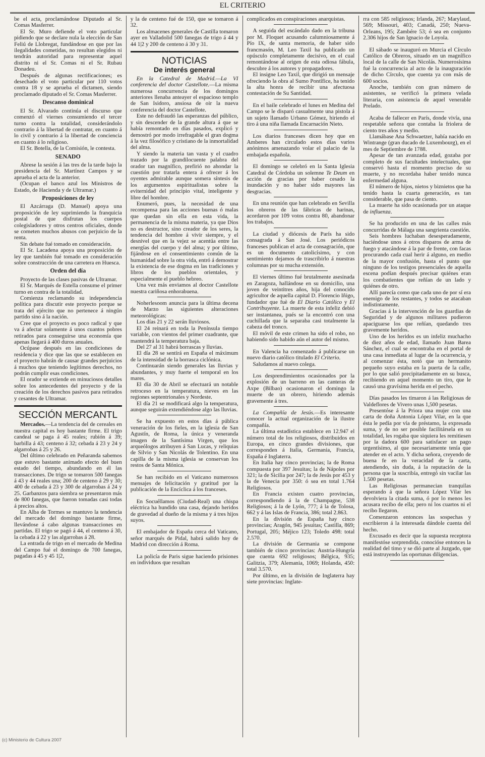EL CRITERIO
be el acta, proclamándose Diputado al Sr. Comas Masferrer.
El Sr. Muro defiende el voto particular pidiendo que se declare nula la elección de San Feliú de Llobregat, fundándose en que por las ilegalidades cometidas, no resultan elegidos ni tendrán autoridad para representar aquel distrito ni el Sr. Comas ni el Sr. Rubau Donadeu.
Después de algunas rectificaciones; es desechado el voto particular por 110 votos contra 18 y se aprueba el dictamen, siendo proclamado diputado el Sr. Comas Masferrer.
Descanso dominical
El Sr. Alvarado continúa el discurso que comenzó el viernes consumiendo el tercer turno contra la totalidad, considerándolo contrario á la libertad de contratar, en cuanto á lo civil y contrario á la libertad de conciencia en cuanto á lo religioso.
El Sr. Botella, de la Comisión, le contesta.
SENADO
Abrese la sesión á las tres de la tarde bajo la presidencia del Sr. Martínez Campos y se aprueba el acta de la anterior.
(Ocupan el banco azul los Ministros de Estado, de Hacienda y de Ultramar.)
Proposiciones de ley
El Azcárraga (D. Manuel) apoya una proposición de ley suprimiendo la franquicia postal de que disfrutan los cuerpos colegisladores y otros centros oficiales, donde se cometen muchos abusos con perjuicio de la renta.
Sin debate fué tomado en consideración.
El Sr. Lacadena apoya una proposición de ley que también fué tomado en consideración sobre construcción de una carretera en Huesca.
Orden del día
Proyecto de las clases pasivas de Ultramar.
El Sr. Marqués de Estella consume el primer turno en contra de la totalidad.
Comienza reclamando su independencia política para discutir este proyecto porque se trata del ejército que no pertenece á ningún partido sino á la nación.
Cree que el proyecto es poco radical y que va á afectar solamente á unos cuantos pobres retirados para conseguirse una economía que apenas llegará á 400 duros anuales.
Ocúpase después en las condiciones de residencia y dice que las que se establecen en el proyecto habrán de causar grandes perjuicios á muchos que teniendo legítimos derechos, no podrán cumplir esas condiciones.
El orador se extiende en minuciosos detalles sobre los antecedentes del proyecto y de la creación de los derechos pasivos para retirados y cesantes de Ultramar.
SECCIÓN MERCANTL
Mercados.—La tendencia del de cereales en nuestra capital es hoy bastante firme. El trigo candeal se paga á 45 reales; rubión á 39; barbilla á 43; centeno á 32; cebada á 23 y 24 y algarrobas á 25 y 26.
Del último celebrado en Peñaranda sabemos que estuvo bastante animado efecto del buen estado del tiempo, abundando en él las transacciones. De trigo se tomaron 500 fanegas á 43 y 44 reales una; 200 de centeno á 29 y 30; 400 de cebada á 23 y 300 de algarrobas á 24 y 25. Garbanzos para siembra se presentaron más de 800 fanegas, que fueron tomadas casi todas á precios altos.
En Alba de Tormes se mantuvo la tendencia del mercado del domingo bastante firme, llevándose á cabo algunas transacciones en partidas. El trigo se pagó á 44, el centeno á 30, la cebada á 22 y las algarrobas á 28.
La entrada de trigo en el mercado de Medina del Campo fué el domingo de 700 fanegas, pagadas á 45 y 45 1|2,
y la de centeno fué de 150, que se tomaron á 32.
Los almacenes generales de Castilla tomaron ayer en Valladolid 500 fanegas de trigo á 44 y 44 1|2 y 200 de centeno á 30 y 31.
NOTICIAS
De interés general
En la Catedral de Madrid.—La VI conferencia del doctor Castellote.—La misma numerosa concurrencia de los domingos anteriores llenaba anteayer el espacioso templo de San Isidoro, ansiosa de oir la nueva conferencia del doctor Castellote.
Este no defraudó las esperanzas del público, y sin descender de la grande altura á que se había remontado en días pasados, explicó y demostró por modo irrefragable el gran dogma á la vez filosófico y cristiano de la inmortalidad del alma.
Y siendo la materia tan vasta y el cuadro trazado por la grandilocuente palabra del orador tan magnífico, prefirió no ahondar la cuestión por tratarla entera á ofrecer á los oyentes admirable aunque somera síntesis de los argumentos espiritualistas sobre la eviternidad del principio vital, inteligente y libre del hombre.
Enumeró, pues, la necesidad de una recompensa para las acciones buenas ó malas que quedan sin ella en esta vida, la permanencia de la misma materia, ya que Dios no es destructor, sino creador de los seres, la tendencia del hombre á vivir siempre, y el desnivel que en la vejez se acentúa entre las energías del cuerpo y del alma; y por último, fijándose en el consentimiento común de la humanidad sobre la otra vida, entró á demostrar la existencia de ese dogma en las tradiciones y libros de los pueblos orientales, y especialmente el pueblo hebreo.
Una vez más enviamos al doctor Castellote nuestra cariñosa enhorabuena.
Noherlesoom anuncia para la última decena de Marzo las siguientes alteraciones meteorológicas:
Los días 21 y 22 serán lluviosos.
El 24 reinará en toda la Península tiempo variable, con vientos del primer cuadrante, que mantendrá la temperatura baja.
Del 27 al 31 habrá borrascas y lluvias.
El día 28 se sentirá en España el máximum de la intensidad de la borrasca ciclónica.
Continuarán siendo generales las lluvias y abundantes, y muy fuerte el temporal en los mares.
El día 30 de Abril se efectuará un notable retroceso en la temperatura, nieves en las regiones septentrionales y Nordeste.
El día 21 se modificará algo la temperatura, aunque seguirán extendiéndose algo las lluvias.
Se ha expuesto en estos días á pública veneración de los fieles, en la iglesia de San Agustín, de Roma, la única y veneranda imagen de la Santísima Virgen, que los arqueólogos atribuyen á San Lucas, y reliquias de Silvio y San Nicolás de Tolentino. En una capilla de la misma iglesia se conservan los restos de Santa Mónica.
Se han recibido en el Vaticano numerosos mensajes de felicitación y gratitud por la publicación de la Encíclica á los franceses.
En Socuéllamos (Ciudad-Real) una chispa eléctrica ha hundido una casa, dejando heridos de gravedad al dueño de la misma y á tres hijos suyos.
El embajador de España cerca del Vaticano, señor marqués de Pidal, habrá salido hoy de Madrid con dirección á Roma.
La policía de Paris sigue haciendo prisiones en individuos que resultan
complicados en conspiraciones anarquistas.
A seguida del escándalo dado en la tribuna por M. Floquet acusando calumniosamente á Pío IX, de santa memoria, de haber sido francmasón, M. Leo Taxil ha publicado un opúsculo completamente decisivo, en el cual remontándose al origen de esta odiosa fábula, descubre á los autores y propagadores.
El insigne Leo Taxil, que dirigió un mensaje ofreciendo la obra al Sumo Pontífice, ha tenido la alta honra de recibir una afectuosa contestación de Su Santidad.
En el baile celebrado el lunes en Medina del Campo se le disparó casualmente una pistola á un sujeto llamado Urbano Gómez, hiriendo el tiro á una niña llamada Encarnación Nieto.
Los diarios franceses dicen hoy que en Amberes han circulado estos días varios anónimos amenazando volar el palacio de la embajada española.
El domingo se celebró en la Santa Iglesia Catedral de Córdoba un solemne Te Deum en acción de gracias por haber cesado la inundación y no haber sido mayores las desgracias.
En una reunión que han celebrado en Sevilla los obreros de las fábricas de harinas, acordaron por 109 votos contra 80, abandonar los trabajos.
La ciudad y diócesis de París ha sido consagrada á San José. Los periódicos franceses publican el acta de consagración, que es un documento catolicísimo, y con sentimiento dejamos de trascribirlo á nuestras columnas por su mucha extensión.
El viernes último fué brutalmente asesinada en Zaragoza, hallándose en su domicilio, una joven de veintitres años, hija del conocido agricultor de aquella capital D. Florencio Iñigo, fundador que fuè de El Diario Católico y El Contribuyente. La muerte de esta infeliz debió ser instantanea, pués se la encontró con una cuchillada que la separaba casi totalmente la cabeza del tronco.
El móvil de este crimen ha sido el robo, no habiendo sido habido aún el autor del mismo.
En Valencia ha comenzado á publicarse un nuevo diario católico titulado El Criterio.
Saludamos al nuevo colega.
Los desprendimientos ocasionados por la explosión de un barreno en las canteras de Axpe (Bilbao) ocasionaron el domingo la muerte de un obrero, hiriendo además gravemente á tres.
La Compañía de Jesús.—Es interesante conocer la actual organización de la ilustre compañía.
La última estadística establece en 12.947 el número total de los religiosos, distribuidos en Europa, en cinco grandes divisiones, que corresponden á Italia, Germania, Francia, España é Inglaterra.
En Italia hay cinco provincias; la de Roma compuesta por 397 Jesuitas; la de Nápoles por 321; la de Sicilia por 247; la de Jesús por 453 y la de Venecia por 350: ó sea en total 1.764 Religiosos.
En Francia existen cuatro provincias, correspondiendo á la de Champagne, 538 Religiosos; á la de Lyón, 777; á la de Tolosa, 662 y á las Islas de Francia, 386; total 2.863.
En la división de España hay cinco provincias; Aragón, 945 jesuitas; Castilla, 869; Portugal, 205; Méjico 123; Toledo 498: total 2.570.
La división de Germania se compone también de cinco provincias: Austria-Hungría que cuenta 692 religiosos; Bélgica, 935; Galitzia, 379; Alemania, 1069; Holanda, 450: total 3.570.
Por último, en la división de Inglaterra hay siete provincias: Inglate-
rra con 585 religiosos; Irlanda, 267; Marylaud, 569; Missouri, 403; Canadá, 250; Nueva-Orleans, 195; Zambére 53; ó sea en conjunto 2.306 hijos de San Ignacio de Loyola.
El sábado se inauguró en Murcia el Círculo Católico de Obreros, situado en un magnífico local de la calle de San Nicolás. Numerosísima fué la concurrencia al acto de la inauguración de dicho Círculo, que cuenta ya con más de 600 socios.
Anoche, también con gran número de asistentes, se verificó la primera velada literaria, con asistencia de aquel venerable Prelado.
Acaba de fallecer en París, donde vivía, una respetable señora que contaba la friolera de ciento tres años y medio.
Llamábase Ana Schwaetzer, había nacido en Wintrange (gran ducado de Luxembourg), en el mes de Septiembre de 1788.
Apesar de tan avanzada edad, gozaba por completo de sus facultades intelectuales, que conservó hasta el momento preciso de su muerte, y no recordaba haber tenido nunca enfermedad alguna.
El número de hijos, nietos y biznietos que ha tenido hasta la cuarta generación, es tan considerable, que pasa de ciento.
La muerte ha sido ocasionada por un ataque de influenza.
Se ha producido en una de las calles más concurridas de Málaga una sangrienta cuestión.
Seis hombres luchaban desesperadamente, haciéndose unos á otros disparos de arma de fuego y atacándose á la par de frente, con facas procurando cada cual herir á alguno, en medio de la mayor confusión, hasta el punto que ninguno de los testigos presenciales de aquella escena podían después precisar quiénes eran los combatientes que reñían de un lado y quiénes de otro.
Allí parecía como que cada uno de por sí era enemigo de los restantes, y todos se atacaban indistintamente.
Gracias á la intervención de los guardias de Seguridad y de algunos militares pudieron apaciguarse los que reñían, quedando tres gravemente heridos.
Uno de los heridos es un infeliz muchacho de diez años de edad, llamado Juan Barea Sánchez, el cual se encontraba en el portal de una casa inmediata al lugar de la ocurrencia, y al comenzar ésta, notó que un hermanito pequeño suyo estaba en la puerta de la calle, por lo que salió precipitadamente en su busca, recibiendo en aquel momento un tiro, que le causó una gravísima herida en el pecho.
Días pasados les timaron á las Religiosas de Valdeflores de Vivero unas 1,500 pesetas.
Presentóse á la Priora una mujer con una carta de doña Antonia López Vilar, en la que ésta le pedía por vía de préstamo, la expresada suma, y de no ser posible facilitársela en su totalidad, les rogaba que siquiera les remitiesen por la dadora 600 para satisfacer un pago urgentísimo, al que necesariamente tenía que atender en el acto. Y dicha señora, creyendo de buena fe en la veracidad de la carta, atendiendo, sin duda, á la reputación de la persona que la suscribía, entregó sin vacilar las 1.500 pesetas.
Las Religiosas permanecian tranquilas esperando á que la señora López Vilar les devolviera la citada suma, ó por lo menos les acusara recibo de ella; pero ni los cuartos ni el recibo llegaron.
Comenzaron entonces las sospechas y escribieron á la interesada dándole cuenta del hecho.
Excusado es decir que la supuesta receptora manifestóse sorprendida, conocióse entonces la realidad del timo y se dió parte al Juzgado, que está instruyendo las oportunas diligencias.
(c) Ministerio de Cultura 2007